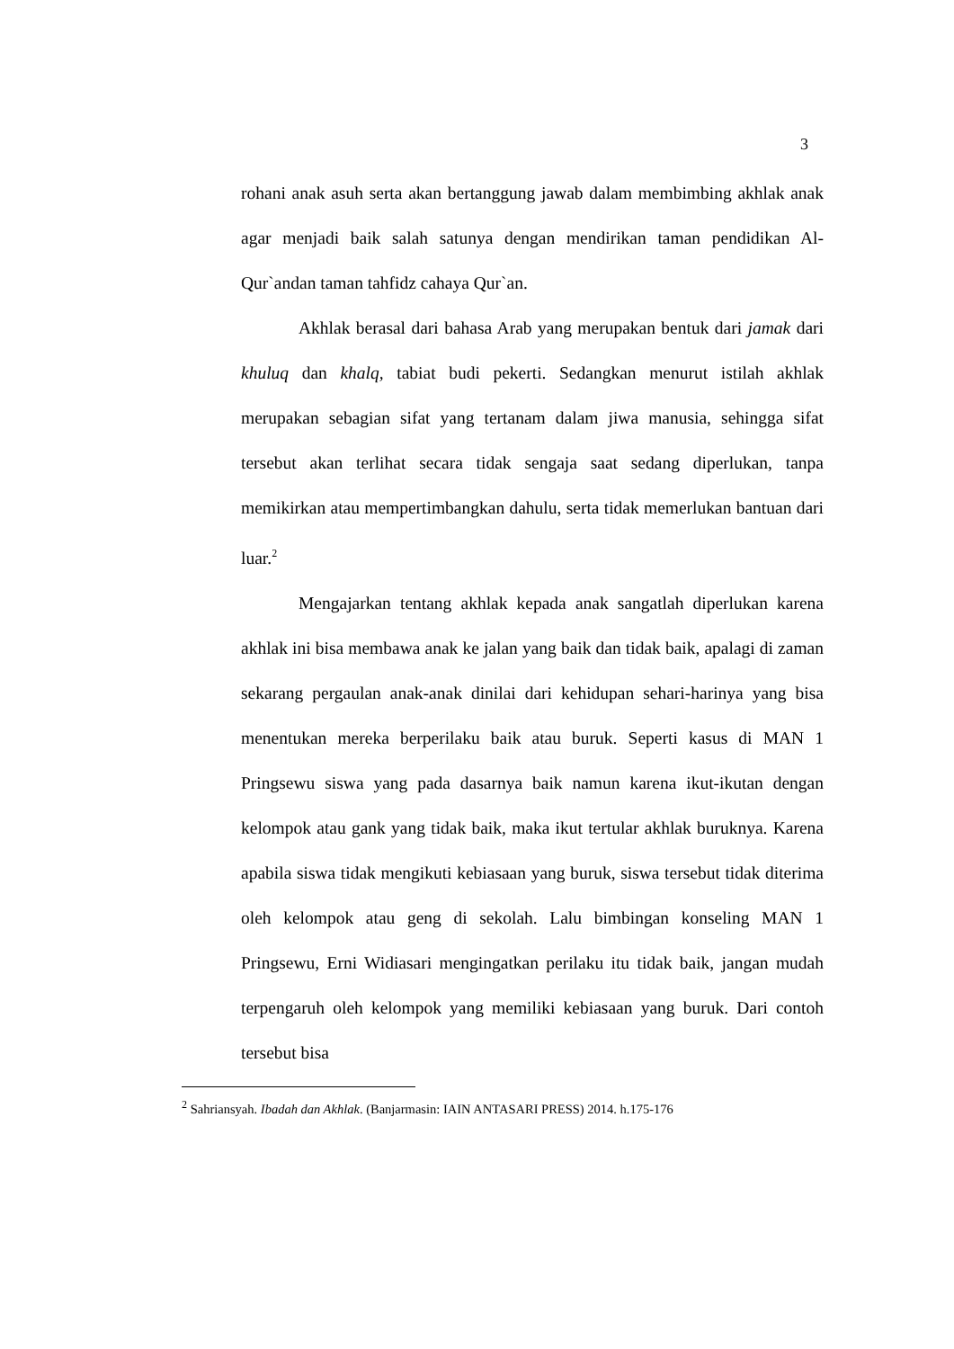3
rohani anak asuh serta akan bertanggung jawab dalam membimbing akhlak anak agar menjadi baik salah satunya dengan mendirikan taman pendidikan Al-Qur`andan taman tahfidz cahaya Qur`an.
Akhlak berasal dari bahasa Arab yang merupakan bentuk dari jamak dari khuluq dan khalq, tabiat budi pekerti. Sedangkan menurut istilah akhlak merupakan sebagian sifat yang tertanam dalam jiwa manusia, sehingga sifat tersebut akan terlihat secara tidak sengaja saat sedang diperlukan, tanpa memikirkan atau mempertimbangkan dahulu, serta tidak memerlukan bantuan dari luar.<sup>2</sup>
Mengajarkan tentang akhlak kepada anak sangatlah diperlukan karena akhlak ini bisa membawa anak ke jalan yang baik dan tidak baik, apalagi di zaman sekarang pergaulan anak-anak dinilai dari kehidupan sehari-harinya yang bisa menentukan mereka berperilaku baik atau buruk. Seperti kasus di MAN 1 Pringsewu siswa yang pada dasarnya baik namun karena ikut-ikutan dengan kelompok atau gank yang tidak baik, maka ikut tertular akhlak buruknya. Karena apabila siswa tidak mengikuti kebiasaan yang buruk, siswa tersebut tidak diterima oleh kelompok atau geng di sekolah. Lalu bimbingan konseling MAN 1 Pringsewu, Erni Widiasari mengingatkan perilaku itu tidak baik, jangan mudah terpengaruh oleh kelompok yang memiliki kebiasaan yang buruk. Dari contoh tersebut bisa
<sup>2</sup> Sahriansyah. Ibadah dan Akhlak. (Banjarmasin: IAIN ANTASARI PRESS) 2014. h.175-176